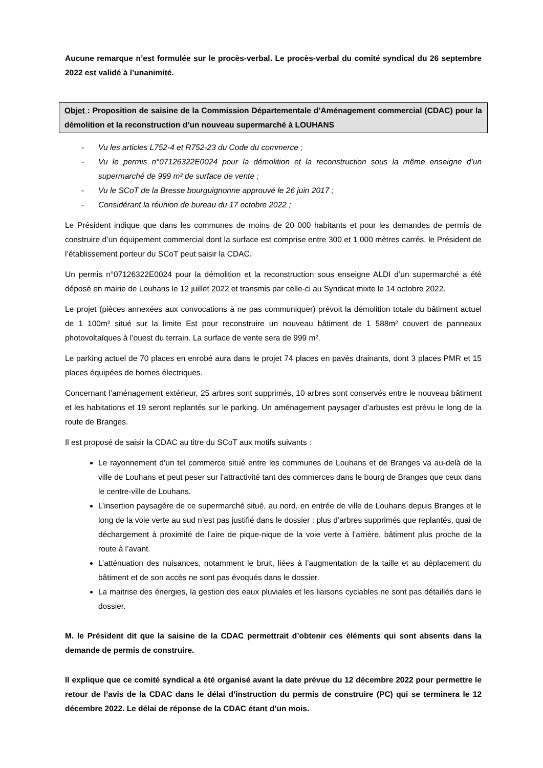Aucune remarque n’est formulée sur le procès-verbal. Le procès-verbal du comité syndical du 26 septembre 2022 est validé à l’unanimité.
Objet : Proposition de saisine de la Commission Départementale d’Aménagement commercial (CDAC) pour la démolition et la reconstruction d’un nouveau supermarché à LOUHANS
- Vu les articles L752-4 et R752-23 du Code du commerce ;
- Vu le permis n°07126322E0024 pour la démolition et la reconstruction sous la même enseigne d’un supermarché de 999 m² de surface de vente ;
- Vu le SCoT de la Bresse bourguignonne approuvé le 26 juin 2017 ;
- Considérant la réunion de bureau du 17 octobre 2022 ;
Le Président indique que dans les communes de moins de 20 000 habitants et pour les demandes de permis de construire d’un équipement commercial dont la surface est comprise entre 300 et 1 000 mètres carrés, le Président de l’établissement porteur du SCoT peut saisir la CDAC.
Un permis n°07126322E0024 pour la démolition et la reconstruction sous enseigne ALDI d’un supermarché a été déposé en mairie de Louhans le 12 juillet 2022 et transmis par celle-ci au Syndicat mixte le 14 octobre 2022.
Le projet (pièces annexées aux convocations à ne pas communiquer) prévoit la démolition totale du bâtiment actuel de 1 100m² situé sur la limite Est pour reconstruire un nouveau bâtiment de 1 588m² couvert de panneaux photovoltaïques à l’ouest du terrain. La surface de vente sera de 999 m².
Le parking actuel de 70 places en enrobé aura dans le projet 74 places en pavés drainants, dont 3 places PMR et 15 places équipées de bornes électriques.
Concernant l’aménagement extérieur, 25 arbres sont supprimés, 10 arbres sont conservés entre le nouveau bâtiment et les habitations et 19 seront replantés sur le parking. Un aménagement paysager d’arbustes est prévu le long de la route de Branges.
Il est proposé de saisir la CDAC au titre du SCoT aux motifs suivants :
Le rayonnement d’un tel commerce situé entre les communes de Louhans et de Branges va au-delà de la ville de Louhans et peut peser sur l’attractivité tant des commerces dans le bourg de Branges que ceux dans le centre-ville de Louhans.
L’insertion paysagère de ce supermarché situé, au nord, en entrée de ville de Louhans depuis Branges et le long de la voie verte au sud n’est pas justifié dans le dossier : plus d’arbres supprimés que replantés, quai de déchargement à proximité de l’aire de pique-nique de la voie verte à l’arrière, bâtiment plus proche de la route à l’avant.
L’atténuation des nuisances, notamment le bruit, liées à l’augmentation de la taille et au déplacement du bâtiment et de son accès ne sont pas évoqués dans le dossier.
La maitrise des énergies, la gestion des eaux pluviales et les liaisons cyclables ne sont pas détaillés dans le dossier.
M. le Président dit que la saisine de la CDAC permettrait d’obtenir ces éléments qui sont absents dans la demande de permis de construire.
Il explique que ce comité syndical a été organisé avant la date prévue du 12 décembre 2022 pour permettre le retour de l’avis de la CDAC dans le délai d’instruction du permis de construire (PC) qui se terminera le 12 décembre 2022. Le délai de réponse de la CDAC étant d’un mois.